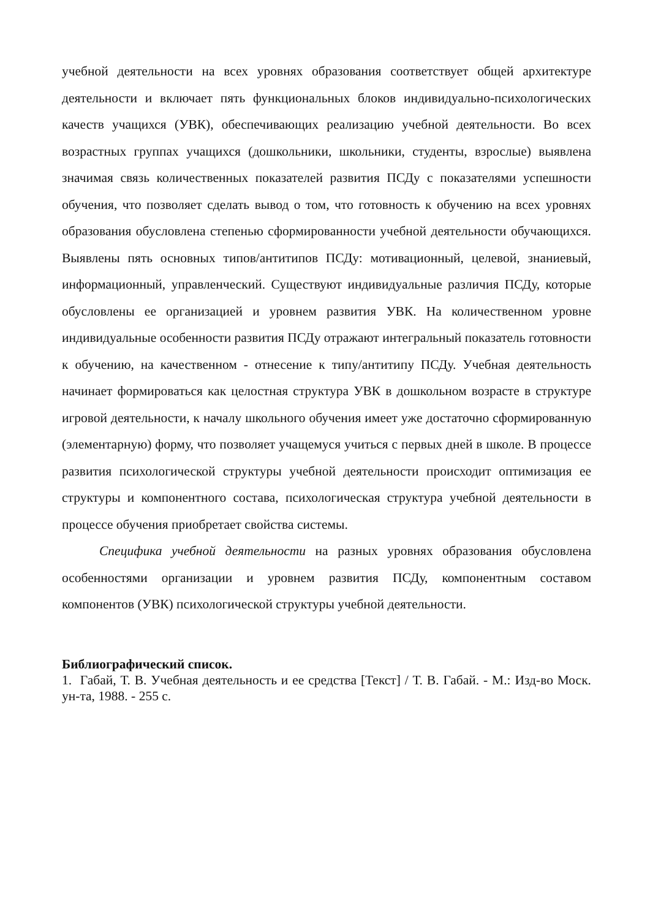учебной деятельности на всех уровнях образования соответствует общей архитектуре деятельности и включает пять функциональных блоков индивидуально-психологических качеств учащихся (УВК), обеспечивающих реализацию учебной деятельности. Во всех возрастных группах учащихся (дошкольники, школьники, студенты, взрослые) выявлена значимая связь количественных показателей развития ПСДу с показателями успешности обучения, что позволяет сделать вывод о том, что готовность к обучению на всех уровнях образования обусловлена степенью сформированности учебной деятельности обучающихся. Выявлены пять основных типов/антитипов ПСДу: мотивационный, целевой, знаниевый, информационный, управленческий. Существуют индивидуальные различия ПСДу, которые обусловлены ее организацией и уровнем развития УВК. На количественном уровне индивидуальные особенности развития ПСДу отражают интегральный показатель готовности к обучению, на качественном - отнесение к типу/антитипу ПСДу. Учебная деятельность начинает формироваться как целостная структура УВК в дошкольном возрасте в структуре игровой деятельности, к началу школьного обучения имеет уже достаточно сформированную (элементарную) форму, что позволяет учащемуся учиться с первых дней в школе. В процессе развития психологической структуры учебной деятельности происходит оптимизация ее структуры и компонентного состава, психологическая структура учебной деятельности в процессе обучения приобретает свойства системы.
Специфика учебной деятельности на разных уровнях образования обусловлена особенностями организации и уровнем развития ПСДу, компонентным составом компонентов (УВК) психологической структуры учебной деятельности.
Библиографический список.
1. Габай, Т. В. Учебная деятельность и ее средства [Текст] / Т. В. Габай. - М.: Изд-во Моск. ун-та, 1988. - 255 с.